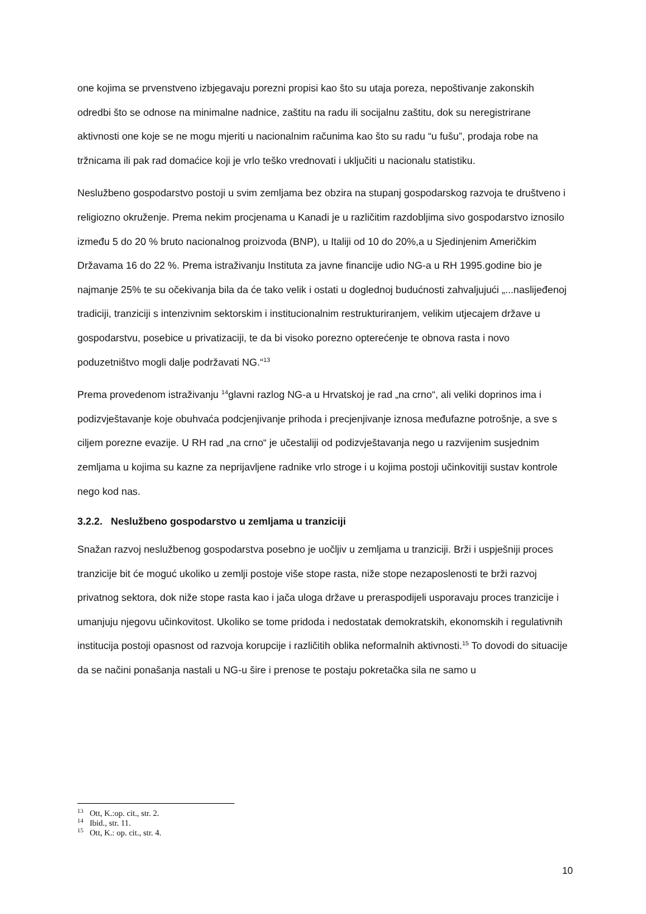one kojima se prvenstveno izbjegavaju porezni propisi kao što su utaja poreza, nepoštivanje zakonskih odredbi što se odnose na minimalne nadnice, zaštitu na radu ili socijalnu zaštitu, dok su neregistrirane aktivnosti one koje se ne mogu mjeriti u nacionalnim računima kao što su radu “u fušu”, prodaja robe na tržnicama ili pak rad domaćice koji je vrlo teško vrednovati i uključiti u nacionalu statistiku.
Neslužbeno gospodarstvo postoji u svim zemljama bez obzira na stupanj gospodarskog razvoja te društveno i religiozno okruženje. Prema nekim procjenama u Kanadi je u različitim razdobljima sivo gospodarstvo iznosilo između 5 do 20 % bruto nacionalnog proizvoda (BNP), u Italiji od 10 do 20%,a u Sjedinjenim Američkim Državama 16 do 22 %. Prema istraživanju Instituta za javne financije udio NG-a u RH 1995.godine bio je najmanje 25% te su očekivanja bila da će tako velik i ostati u doglednoj budućnosti zahvaljujući „...naslijeđenoj tradiciji, tranziciji s intenzivnim sektorskim i institucionalnim restrukturiranjem, velikim utjecajem države u gospodarstvu, posebice u privatizaciji, te da bi visoko porezno opterećenje te obnova rasta i novo poduzetništvo mogli dalje podržavati NG.“<sup>13</sup>
Prema provedenom istraživanju <sup>14</sup>glavni razlog NG-a u Hrvatskoj je rad „na crno“, ali veliki doprinos ima i podizvještavanje koje obuhvaća podcjenjivanje prihoda i precjenjivanje iznosa međufazne potrošnje, a sve s ciljem porezne evazije. U RH rad „na crno“ je učestaliji od podizvještavanja nego u razvijenim susjednim zemljama u kojima su kazne za neprijavljene radnike vrlo stroge i u kojima postoji učinkovitiji sustav kontrole nego kod nas.
3.2.2. Neslužbeno gospodarstvo u zemljama u tranziciji
Snažan razvoj neslužbenog gospodarstva posebno je uočljiv u zemljama u tranziciji. Brži i uspješniji proces tranzicije bit će moguć ukoliko u zemlji postoje više stope rasta, niže stope nezaposlenosti te brži razvoj privatnog sektora, dok niže stope rasta kao i jača uloga države u preraspodijeli usporavaju proces tranzicije i umanjuju njegovu učinkovitost. Ukoliko se tome pridoda i nedostatak demokratskih, ekonomskih i regulativnih institucija postoji opasnost od razvoja korupcije i različitih oblika neformalnih aktivnosti.<sup>15</sup> To dovodi do situacije da se načini ponašanja nastali u NG-u šire i prenose te postaju pokretačka sila ne samo u
<sup>13</sup> Ott, K.:op. cit., str. 2.
<sup>14</sup> Ibid., str. 11.
<sup>15</sup> Ott, K.: op. cit., str. 4.
10